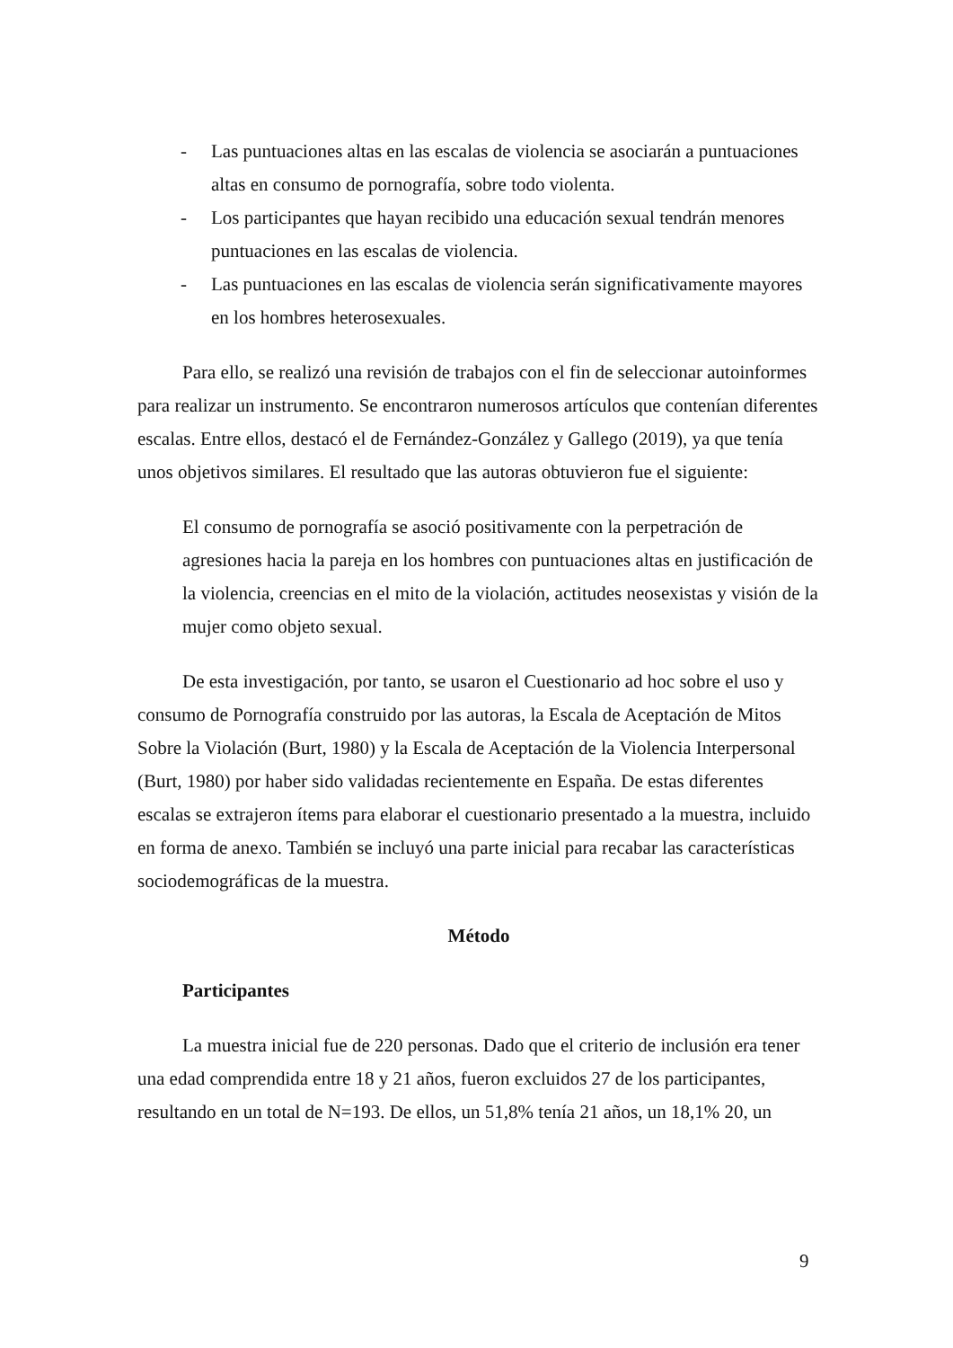- Las puntuaciones altas en las escalas de violencia se asociarán a puntuaciones altas en consumo de pornografía, sobre todo violenta.
- Los participantes que hayan recibido una educación sexual tendrán menores puntuaciones en las escalas de violencia.
- Las puntuaciones en las escalas de violencia serán significativamente mayores en los hombres heterosexuales.
Para ello, se realizó una revisión de trabajos con el fin de seleccionar autoinformes para realizar un instrumento. Se encontraron numerosos artículos que contenían diferentes escalas. Entre ellos, destacó el de Fernández-González y Gallego (2019), ya que tenía unos objetivos similares. El resultado que las autoras obtuvieron fue el siguiente:
El consumo de pornografía se asoció positivamente con la perpetración de agresiones hacia la pareja en los hombres con puntuaciones altas en justificación de la violencia, creencias en el mito de la violación, actitudes neosexistas y visión de la mujer como objeto sexual.
De esta investigación, por tanto, se usaron el Cuestionario ad hoc sobre el uso y consumo de Pornografía construido por las autoras, la Escala de Aceptación de Mitos Sobre la Violación (Burt, 1980) y la Escala de Aceptación de la Violencia Interpersonal (Burt, 1980) por haber sido validadas recientemente en España. De estas diferentes escalas se extrajeron ítems para elaborar el cuestionario presentado a la muestra, incluido en forma de anexo. También se incluyó una parte inicial para recabar las características sociodemográficas de la muestra.
Método
Participantes
La muestra inicial fue de 220 personas. Dado que el criterio de inclusión era tener una edad comprendida entre 18 y 21 años, fueron excluidos 27 de los participantes, resultando en un total de N=193. De ellos, un 51,8% tenía 21 años, un 18,1% 20, un
9